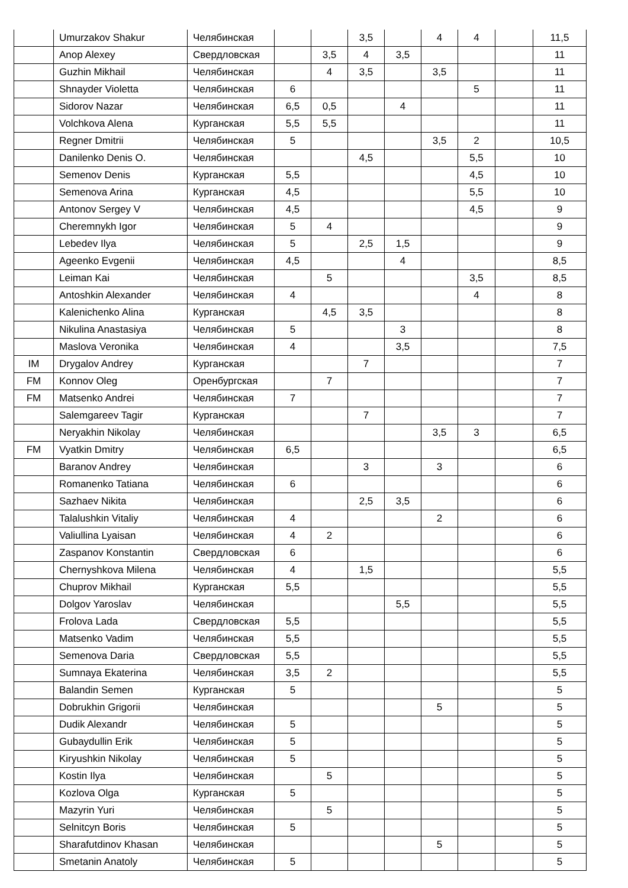| | Umurzakov Shakur | Челябинская | | | 3,5 | | 4 | 4 | | 11,5 |
| | Anop Alexey | Свердловская | | 3,5 | 4 | 3,5 | | | | 11 |
| | Guzhin Mikhail | Челябинская | | 4 | 3,5 | | 3,5 | | | 11 |
| | Shnayder Violetta | Челябинская | 6 | | | | | 5 | | 11 |
| | Sidorov Nazar | Челябинская | 6,5 | 0,5 | | 4 | | | | 11 |
| | Volchkova Alena | Курганская | 5,5 | 5,5 | | | | | | 11 |
| | Regner Dmitrii | Челябинская | 5 | | | | 3,5 | 2 | | 10,5 |
| | Danilenko Denis O. | Челябинская | | | 4,5 | | | 5,5 | | 10 |
| | Semenov Denis | Курганская | 5,5 | | | | | 4,5 | | 10 |
| | Semenova Arina | Курганская | 4,5 | | | | | 5,5 | | 10 |
| | Antonov Sergey V | Челябинская | 4,5 | | | | | 4,5 | | 9 |
| | Cheremnykh Igor | Челябинская | 5 | 4 | | | | | | 9 |
| | Lebedev Ilya | Челябинская | 5 | | 2,5 | 1,5 | | | | 9 |
| | Ageenko Evgenii | Челябинская | 4,5 | | | 4 | | | | 8,5 |
| | Leiman Kai | Челябинская | | 5 | | | | 3,5 | | 8,5 |
| | Antoshkin Alexander | Челябинская | 4 | | | | | 4 | | 8 |
| | Kalenichenko Alina | Курганская | | 4,5 | 3,5 | | | | | 8 |
| | Nikulina Anastasiya | Челябинская | 5 | | | 3 | | | | 8 |
| | Maslova Veronika | Челябинская | 4 | | | 3,5 | | | | 7,5 |
| IM | Drygalov Andrey | Курганская | | | 7 | | | | | 7 |
| FM | Konnov Oleg | Оренбургская | | 7 | | | | | | 7 |
| FM | Matsenko Andrei | Челябинская | 7 | | | | | | | 7 |
| | Salemgareev Tagir | Курганская | | | 7 | | | | | 7 |
| | Neryakhin Nikolay | Челябинская | | | | | 3,5 | 3 | | 6,5 |
| FM | Vyatkin Dmitry | Челябинская | 6,5 | | | | | | | 6,5 |
| | Baranov Andrey | Челябинская | | | 3 | | 3 | | | 6 |
| | Romanenko Tatiana | Челябинская | 6 | | | | | | | 6 |
| | Sazhaev Nikita | Челябинская | | | 2,5 | 3,5 | | | | 6 |
| | Talalushkin Vitaliy | Челябинская | 4 | | | | 2 | | | 6 |
| | Valiullina Lyaisan | Челябинская | 4 | 2 | | | | | | 6 |
| | Zaspanov Konstantin | Свердловская | 6 | | | | | | | 6 |
| | Chernyshkova Milena | Челябинская | 4 | | 1,5 | | | | | 5,5 |
| | Chuprov Mikhail | Курганская | 5,5 | | | | | | | 5,5 |
| | Dolgov Yaroslav | Челябинская | | | | 5,5 | | | | 5,5 |
| | Frolova Lada | Свердловская | 5,5 | | | | | | | 5,5 |
| | Matsenko Vadim | Челябинская | 5,5 | | | | | | | 5,5 |
| | Semenova Daria | Свердловская | 5,5 | | | | | | | 5,5 |
| | Sumnaya Ekaterina | Челябинская | 3,5 | 2 | | | | | | 5,5 |
| | Balandin Semen | Курганская | 5 | | | | | | | 5 |
| | Dobrukhin Grigorii | Челябинская | | | | | 5 | | | 5 |
| | Dudik Alexandr | Челябинская | 5 | | | | | | | 5 |
| | Gubaydullin Erik | Челябинская | 5 | | | | | | | 5 |
| | Kiryushkin Nikolay | Челябинская | 5 | | | | | | | 5 |
| | Kostin Ilya | Челябинская | | 5 | | | | | | 5 |
| | Kozlova Olga | Курганская | 5 | | | | | | | 5 |
| | Mazyrin Yuri | Челябинская | | 5 | | | | | | 5 |
| | Selnitcyn Boris | Челябинская | 5 | | | | | | | 5 |
| | Sharafutdinov Khasan | Челябинская | | | | | 5 | | | 5 |
| | Smetanin Anatoly | Челябинская | 5 | | | | | | | 5 |